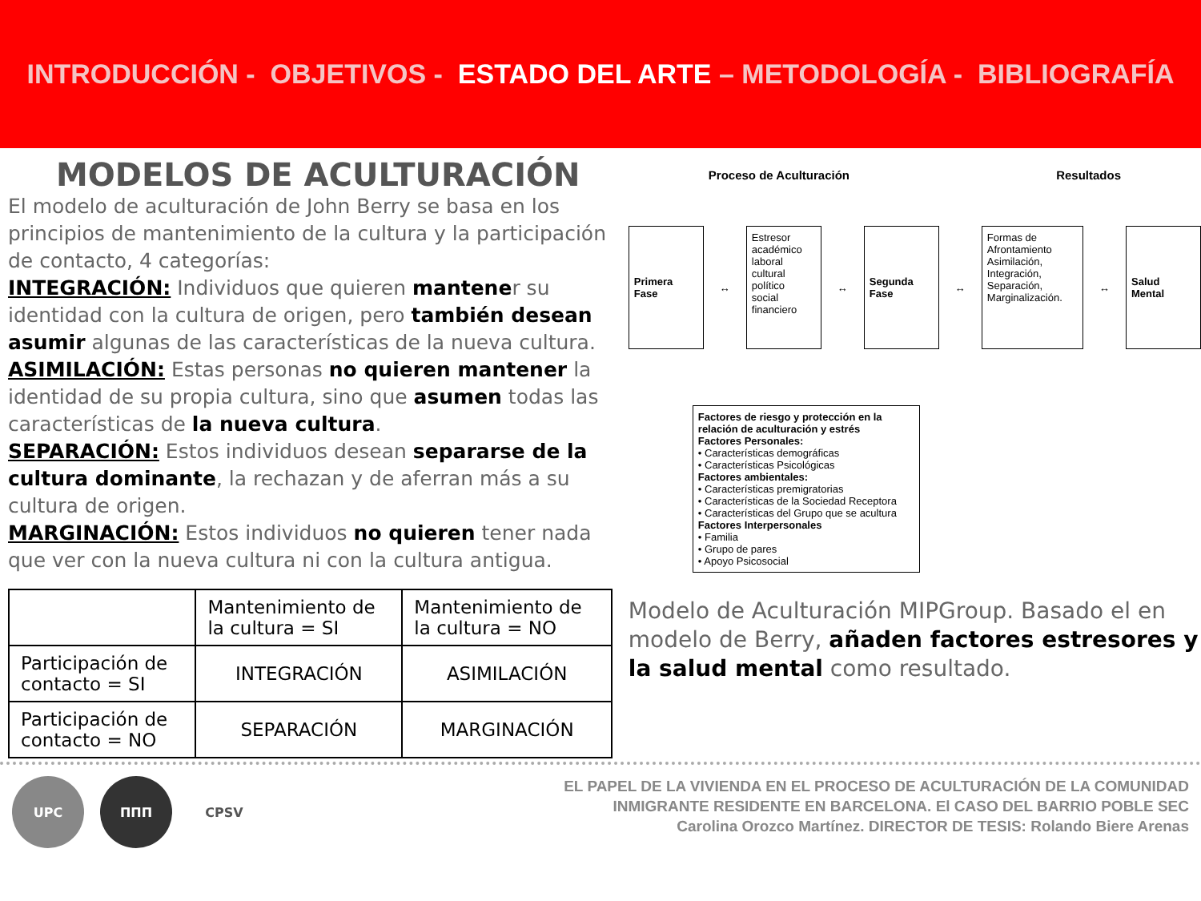INTRODUCCIÓN - OBJETIVOS - ESTADO DEL ARTE – METODOLOGÍA - BIBLIOGRAFÍA
MODELOS DE ACULTURACIÓN
El modelo de aculturación de John Berry se basa en los principios de mantenimiento de la cultura y la participación de contacto, 4 categorías:
INTEGRACIÓN: Individuos que quieren mantener su identidad con la cultura de origen, pero también desean asumir algunas de las características de la nueva cultura.
ASIMILACIÓN: Estas personas no quieren mantener la identidad de su propia cultura, sino que asumen todas las características de la nueva cultura.
SEPARACIÓN: Estos individuos desean separarse de la cultura dominante, la rechazan y de aferran más a su cultura de origen.
MARGINACIÓN: Estos individuos no quieren tener nada que ver con la nueva cultura ni con la cultura antigua.
| | Mantenimiento de la cultura = SI | Mantenimiento de la cultura = NO |
| Participación de contacto = SI | INTEGRACIÓN | ASIMILACIÓN |
| Participación de contacto = NO | SEPARACIÓN | MARGINACIÓN |
Proceso de Aculturación Resultados
Primera Fase
↔
Estresor
académico
laboral
cultural
político
social
financiero
↔
Segunda Fase
↔
Formas de Afrontamiento
Asimilación, Integración, Separación, Marginalización.
↔
Salud Mental
Factores de riesgo y protección en la relación de aculturación y estrés
Factores Personales:
• Características demográficas
• Características Psicológicas
Factores ambientales:
• Características premigratorias
• Características de la Sociedad Receptora
• Características del Grupo que se acultura
Factores Interpersonales
• Familia
• Grupo de pares
• Apoyo Psicosocial
Modelo de Aculturación MIPGroup. Basado el en modelo de Berry, añaden factores estresores y la salud mental como resultado.
UPC ΠΠΠ CPSV
EL PAPEL DE LA VIVIENDA EN EL PROCESO DE ACULTURACIÓN DE LA COMUNIDAD
INMIGRANTE RESIDENTE EN BARCELONA. El CASO DEL BARRIO POBLE SEC
Carolina Orozco Martínez. DIRECTOR DE TESIS: Rolando Biere Arenas